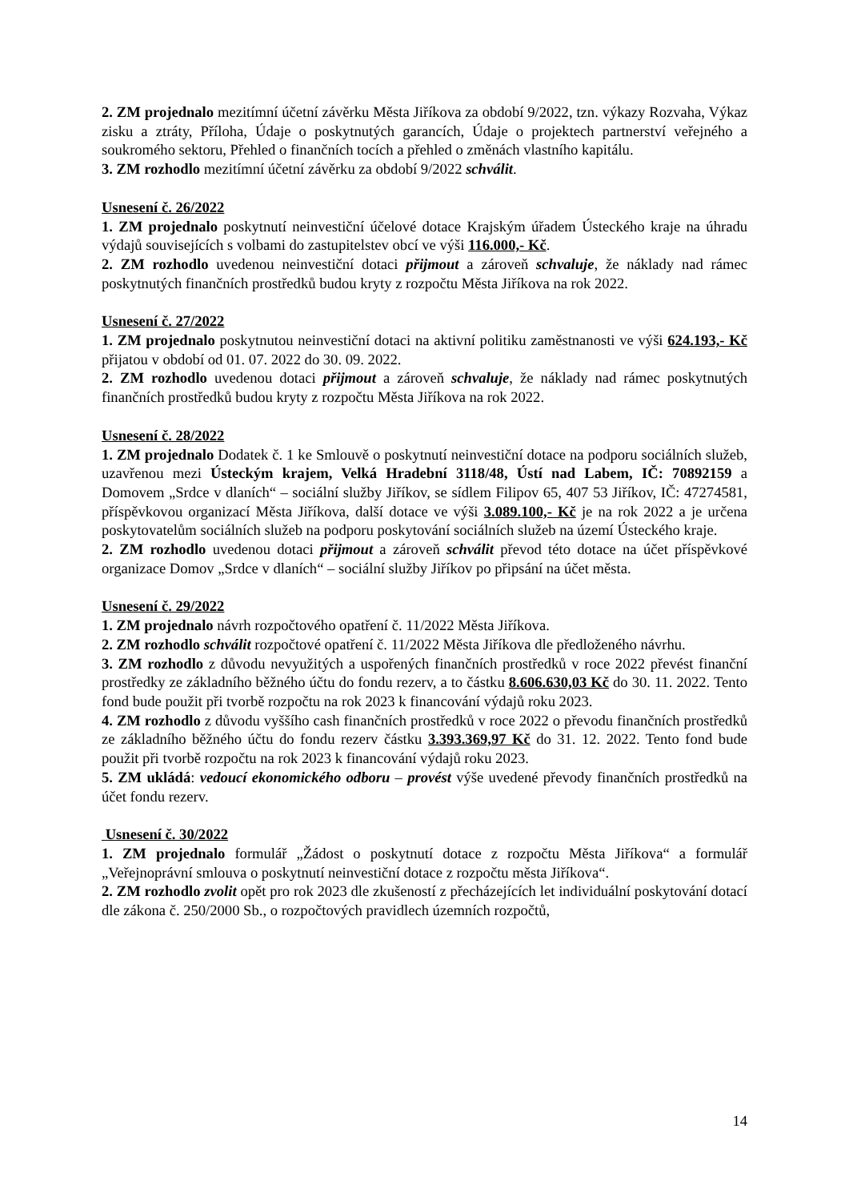2. ZM projednalo mezitímní účetní závěrku Města Jiříkova za období 9/2022, tzn. výkazy Rozvaha, Výkaz zisku a ztráty, Příloha, Údaje o poskytnutých garancích, Údaje o projektech partnerství veřejného a soukromého sektoru, Přehled o finančních tocích a přehled o změnách vlastního kapitálu.
3. ZM rozhodlo mezitímní účetní závěrku za období 9/2022 schválit.
Usnesení č. 26/2022
1. ZM projednalo poskytnutí neinvestiční účelové dotace Krajským úřadem Ústeckého kraje na úhradu výdajů souvisejících s volbami do zastupitelstev obcí ve výši 116.000,- Kč.
2. ZM rozhodlo uvedenou neinvestiční dotaci přijmout a zároveň schvaluje, že náklady nad rámec poskytnutých finančních prostředků budou kryty z rozpočtu Města Jiříkova na rok 2022.
Usnesení č. 27/2022
1. ZM projednalo poskytnutou neinvestiční dotaci na aktivní politiku zaměstnanosti ve výši 624.193,- Kč přijatou v období od 01. 07. 2022 do 30. 09. 2022.
2. ZM rozhodlo uvedenou dotaci přijmout a zároveň schvaluje, že náklady nad rámec poskytnutých finančních prostředků budou kryty z rozpočtu Města Jiříkova na rok 2022.
Usnesení č. 28/2022
1. ZM projednalo Dodatek č. 1 ke Smlouvě o poskytnutí neinvestiční dotace na podporu sociálních služeb, uzavřenou mezi Ústeckým krajem, Velká Hradební 3118/48, Ústí nad Labem, IČ: 70892159 a Domovem „Srdce v dlaních“ – sociální služby Jiříkov, se sídlem Filipov 65, 407 53 Jiříkov, IČ: 47274581, příspěvkovou organizací Města Jiříkova, další dotace ve výši 3.089.100,- Kč je na rok 2022 a je určena poskytovatelům sociálních služeb na podporu poskytování sociálních služeb na území Ústeckého kraje.
2. ZM rozhodlo uvedenou dotaci přijmout a zároveň schválit převod této dotace na účet příspěvkové organizace Domov „Srdce v dlaních“ – sociální služby Jiříkov po připsání na účet města.
Usnesení č. 29/2022
1. ZM projednalo návrh rozpočtového opatření č. 11/2022 Města Jiříkova.
2. ZM rozhodlo schválit rozpočtové opatření č. 11/2022 Města Jiříkova dle předloženého návrhu.
3. ZM rozhodlo z důvodu nevyužitých a uspořených finančních prostředků v roce 2022 převést finanční prostředky ze základního běžného účtu do fondu rezerv, a to částku 8.606.630,03 Kč do 30. 11. 2022. Tento fond bude použit při tvorbě rozpočtu na rok 2023 k financování výdajů roku 2023.
4. ZM rozhodlo z důvodu vyššího cash finančních prostředků v roce 2022 o převodu finančních prostředků ze základního běžného účtu do fondu rezerv částku 3.393.369,97 Kč do 31. 12. 2022. Tento fond bude použit při tvorbě rozpočtu na rok 2023 k financování výdajů roku 2023.
5. ZM ukládá: vedoucí ekonomického odboru – provést výše uvedené převody finančních prostředků na účet fondu rezerv.
Usnesení č. 30/2022
1. ZM projednalo formulář „Žádost o poskytnutí dotace z rozpočtu Města Jiříkova“ a formulář „Veřejnoprávní smlouva o poskytnutí neinvestiční dotace z rozpočtu města Jiříkova“.
2. ZM rozhodlo zvolit opět pro rok 2023 dle zkušeností z přecházejících let individuální poskytování dotací dle zákona č. 250/2000 Sb., o rozpočtových pravidlech územních rozpočtů,
14